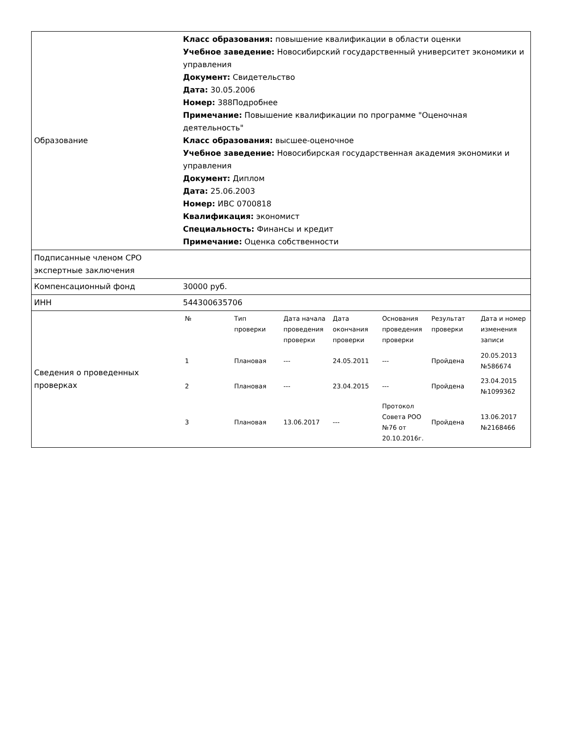| Образование | Класс образования: повышение квалификации в области оценки Учебное заведение: Новосибирский государственный университет экономики и управления Документ: Свидетельство Дата: 30.05.2006 Номер: 388Подробнее Примечание: Повышение квалификации по программе "Оценочная деятельность" Класс образования: высшее-оценочное Учебное заведение: Новосибирская государственная академия экономики и управления Документ: Диплом Дата: 25.06.2003 Номер: ИВС 0700818 Квалификация: экономист Специальность: Финансы и кредит Примечание: Оценка собственности |
| Подписанные членом СРО экспертные заключения | |
| Компенсационный фонд | 30000 руб. |
| ИНН | 544300635706 |
| Сведения о проведенных проверках | / № / Тип проверки / Дата начала проведения проверки / Дата окончания проверки / Основания проведения проверки / Результат проверки / Дата и номер изменения записи / / --- / --- / --- / --- / --- / --- / --- / / 1 / Плановая / --- / 24.05.2011 / --- / Пройдена / 20.05.2013 №586674 / / 2 / Плановая / --- / 23.04.2015 / --- / Пройдена / 23.04.2015 №1099362 / / 3 / Плановая / 13.06.2017 / --- / Протокол Совета РОО №76 от 20.10.2016г. / Пройдена / 13.06.2017 №2168466 / |